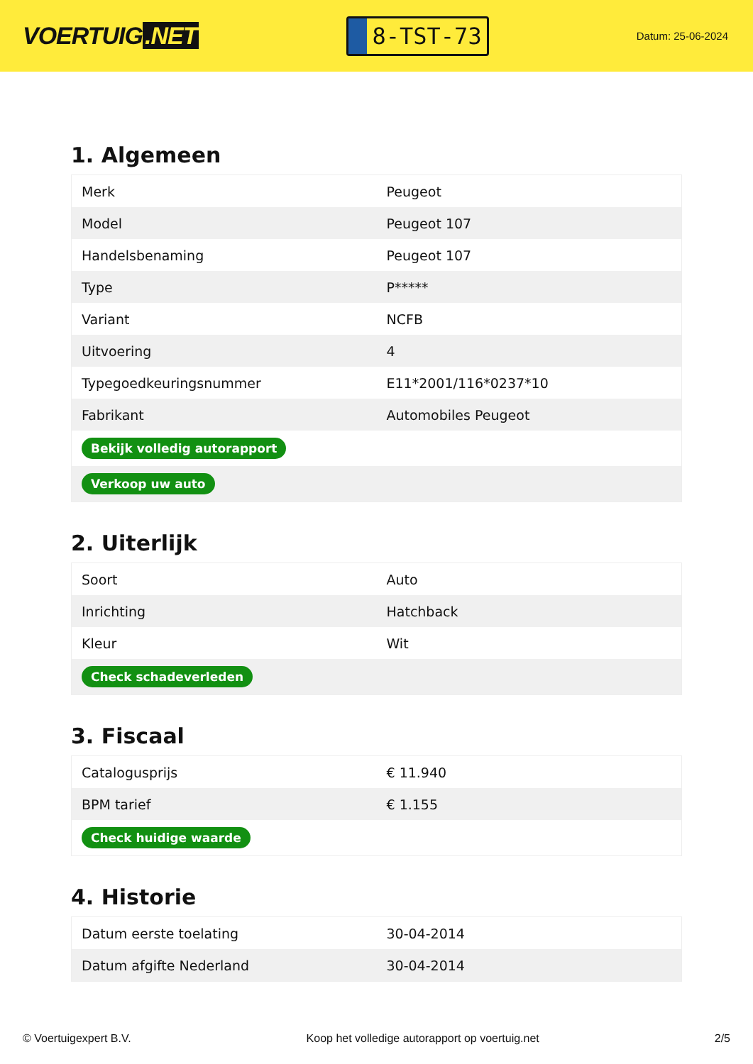VOERTUIG.NET
8-TST-73
Datum: 25-06-2024
1. Algemeen
| Merk | Peugeot |
| Model | Peugeot 107 |
| Handelsbenaming | Peugeot 107 |
| Type | P***** |
| Variant | NCFB |
| Uitvoering | 4 |
| Typegoedkeuringsnummer | E11*2001/116*0237*10 |
| Fabrikant | Automobiles Peugeot |
| Bekijk volledig autorapport | |
| Verkoop uw auto | |
2. Uiterlijk
| Soort | Auto |
| Inrichting | Hatchback |
| Kleur | Wit |
| Check schadeverleden | |
3. Fiscaal
| Catalogusprijs | € 11.940 |
| BPM tarief | € 1.155 |
| Check huidige waarde | |
4. Historie
| Datum eerste toelating | 30-04-2014 |
| Datum afgifte Nederland | 30-04-2014 |
© Voertuigexpert B.V. Koop het volledige autorapport op voertuig.net 2/5